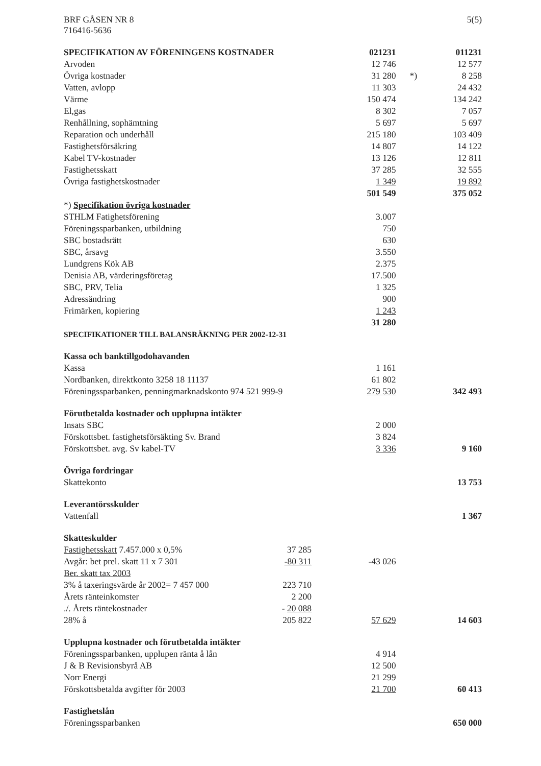BRF GÅSEN NR 8
716416-5636
5(5)
| SPECIFIKATION AV FÖRENINGENS KOSTNADER | | 021231 | | 011231 |
| Arvoden | | 12 746 | | 12 577 |
| Övriga kostnader | | 31 280 | *) | 8 258 |
| Vatten, avlopp | | 11 303 | | 24 432 |
| Värme | | 150 474 | | 134 242 |
| El,gas | | 8 302 | | 7 057 |
| Renhållning, sophämtning | | 5 697 | | 5 697 |
| Reparation och underhåll | | 215 180 | | 103 409 |
| Fastighetsförsäkring | | 14 807 | | 14 122 |
| Kabel TV-kostnader | | 13 126 | | 12 811 |
| Fastighetsskatt | | 37 285 | | 32 555 |
| Övriga fastighetskostnader | | 1 349 | | 19 892 |
| | | 501 549 | | 375 052 |
| *) Specifikation övriga kostnader | | | | |
| STHLM Fatighetsförening | | 3.007 | | |
| Föreningssparbanken, utbildning | | 750 | | |
| SBC bostadsrätt | | 630 | | |
| SBC, årsavg | | 3.550 | | |
| Lundgrens Kök AB | | 2.375 | | |
| Denisia AB, värderingsföretag | | 17.500 | | |
| SBC, PRV, Telia | | 1 325 | | |
| Adressändring | | 900 | | |
| Frimärken, kopiering | | 1 243 | | |
| | | 31 280 | | |
| SPECIFIKATIONER TILL BALANSRÄKNING PER 2002-12-31 | | | | |
| Kassa och banktillgodohavanden | | | | |
| Kassa | | 1 161 | | |
| Nordbanken, direktkonto 3258 18 11137 | | 61 802 | | |
| Föreningssparbanken, penningmarknadskonto 974 521 999-9 | | 279 530 | | 342 493 |
| Förutbetalda kostnader och upplupna intäkter | | | | |
| Insats SBC | | 2 000 | | |
| Förskottsbet. fastighetsförsäkting Sv. Brand | | 3 824 | | |
| Förskottsbet. avg. Sv kabel-TV | | 3 336 | | 9 160 |
| Övriga fordringar | | | | |
| Skattekonto | | | | 13 753 |
| Leverantörsskulder | | | | |
| Vattenfall | | | | 1 367 |
| Skatteskulder | | | | |
| Fastighetsskatt 7.457.000 x 0,5% | 37 285 | | | |
| Avgår: bet prel. skatt 11 x 7 301 | -80 311 | -43 026 | | |
| Ber. skatt tax 2003 | | | | |
| 3% å taxeringsvärde år 2002= 7 457 000 | 223 710 | | | |
| Årets ränteinkomster | 2 200 | | | |
| ./. Årets räntekostnader | - 20 088 | | | |
| 28% å | 205 822 | 57 629 | | 14 603 |
| Upplupna kostnader och förutbetalda intäkter | | | | |
| Föreningssparbanken, upplupen ränta å lån | | 4 914 | | |
| J & B Revisionsbyrå AB | | 12 500 | | |
| Norr Energi | | 21 299 | | |
| Förskottsbetalda avgifter för 2003 | | 21 700 | | 60 413 |
| Fastighetslån | | | | |
| Föreningssparbanken | | | | 650 000 |